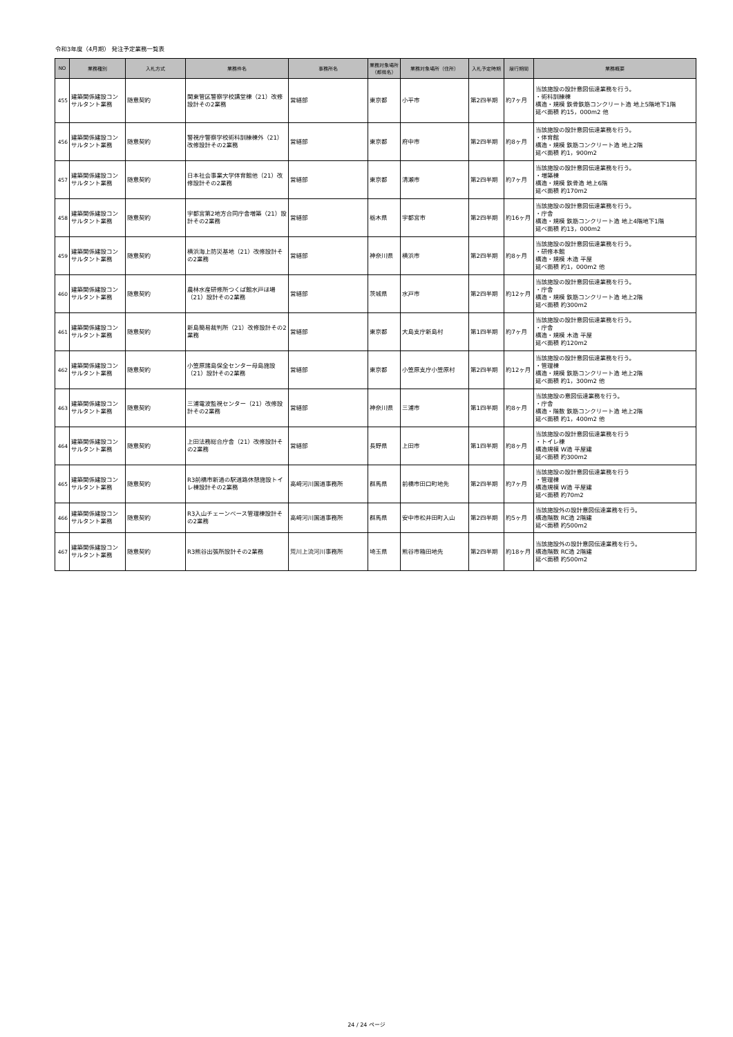令和3年度（4月期） 発注予定業務一覧表
| NO | 業務種別 | 入札方式 | 業務件名 | 事務所名 | 業務対象場所（都県名） | 業務対象場所（住所） | 入札予定時期 | 履行期間 | 業務概要 |
| --- | --- | --- | --- | --- | --- | --- | --- | --- | --- |
| 455 | 建築関係建設コンサルタント業務 | 随意契約 | 関東管区警察学校講堂棟（21）改修設計その2業務 | 営繕部 | 東京都 | 小平市 | 第2四半期 | 約7ヶ月 | 当該施設の設計意図伝達業務を行う。 ・術科訓練棟 構造・規模 鉄骨鉄筋コンクリート造 地上5階地下1階 延べ面積 約15，000m2 他 |
| 456 | 建築関係建設コンサルタント業務 | 随意契約 | 警視庁警察学校術科訓練棟外（21）改修設計その2業務 | 営繕部 | 東京都 | 府中市 | 第2四半期 | 約8ヶ月 | 当該施設の設計意図伝達業務を行う。 ・体育館 構造・規模 鉄筋コンクリート造 地上2階 延べ面積 約1，900m2 |
| 457 | 建築関係建設コンサルタント業務 | 随意契約 | 日本社会事業大学体育館他（21）改修設計その2業務 | 営繕部 | 東京都 | 清瀬市 | 第2四半期 | 約7ヶ月 | 当該施設の設計意図伝達業務を行う。 ・増築棟 構造・規模 鉄骨造 地上6階 延べ面積 約170m2 |
| 458 | 建築関係建設コンサルタント業務 | 随意契約 | 宇都宮第2地方合同庁舎増築（21）設計その2業務 | 営繕部 | 栃木県 | 宇都宮市 | 第2四半期 | 約16ヶ月 | 当該施設の設計意図伝達業務を行う。 ・庁舎 構造・規模 鉄筋コンクリート造 地上4階地下1階 延べ面積 約13，000m2 |
| 459 | 建築関係建設コンサルタント業務 | 随意契約 | 横浜海上防災基地（21）改修設計その2業務 | 営繕部 | 神奈川県 | 横浜市 | 第2四半期 | 約8ヶ月 | 当該施設の設計意図伝達業務を行う。 ・研修本館 構造・規模 木造 平屋 延べ面積 約1，000m2 他 |
| 460 | 建築関係建設コンサルタント業務 | 随意契約 | 農林水産研修所つくば館水戸ほ場（21）設計その2業務 | 営繕部 | 茨城県 | 水戸市 | 第2四半期 | 約12ヶ月 | 当該施設の設計意図伝達業務を行う。 ・庁舎 構造・規模 鉄筋コンクリート造 地上2階 延べ面積 約300m2 |
| 461 | 建築関係建設コンサルタント業務 | 随意契約 | 新島簡易裁判所（21）改修設計その2業務 | 営繕部 | 東京都 | 大島支庁新島村 | 第1四半期 | 約7ヶ月 | 当該施設の設計意図伝達業務を行う。 ・庁舎 構造・規模 木造 平屋 延べ面積 約120m2 |
| 462 | 建築関係建設コンサルタント業務 | 随意契約 | 小笠原諸島保全センター母島施設（21）設計その2業務 | 営繕部 | 東京都 | 小笠原支庁小笠原村 | 第2四半期 | 約12ヶ月 | 当該施設の設計意図伝達業務を行う。 ・管理棟 構造・規模 鉄筋コンクリート造 地上2階 延べ面積 約1，300m2 他 |
| 463 | 建築関係建設コンサルタント業務 | 随意契約 | 三浦電波監視センター（21）改修設計その2業務 | 営繕部 | 神奈川県 | 三浦市 | 第1四半期 | 約8ヶ月 | 当該施設の意図伝達業務を行う。 ・庁舎 構造・階数 鉄筋コンクリート造 地上2階 延べ面積 約1，400m2 他 |
| 464 | 建築関係建設コンサルタント業務 | 随意契約 | 上田法務総合庁舎（21）改修設計その2業務 | 営繕部 | 長野県 | 上田市 | 第1四半期 | 約8ヶ月 | 当該施設の設計意図伝達業務を行う ・トイレ棟 構造規模 W造 平屋建 延べ面積 約300m2 |
| 465 | 建築関係建設コンサルタント業務 | 随意契約 | R3前橋市新道の駅道路休憩施設トイレ棟設計その2業務 | 高崎河川国道事務所 | 群馬県 | 前橋市田口町地先 | 第2四半期 | 約7ヶ月 | 当該施設の設計意図伝達業務を行う ・管理棟 構造規模 W造 平屋建 延べ面積 約70m2 |
| 466 | 建築関係建設コンサルタント業務 | 随意契約 | R3入山チェーンベース管理棟設計その2業務 | 高崎河川国道事務所 | 群馬県 | 安中市松井田町入山 | 第2四半期 | 約5ヶ月 | 当該施設外の設計意図伝達業務を行う。 構造階数 RC造 2階建 延べ面積 約500m2 |
| 467 | 建築関係建設コンサルタント業務 | 随意契約 | R3熊谷出張所設計その2業務 | 荒川上流河川事務所 | 埼玉県 | 熊谷市箱田地先 | 第2四半期 | 約18ヶ月 | 当該施設外の設計意図伝達業務を行う。 構造階数 RC造 2階建 延べ面積 約500m2 |
24 / 24 ページ